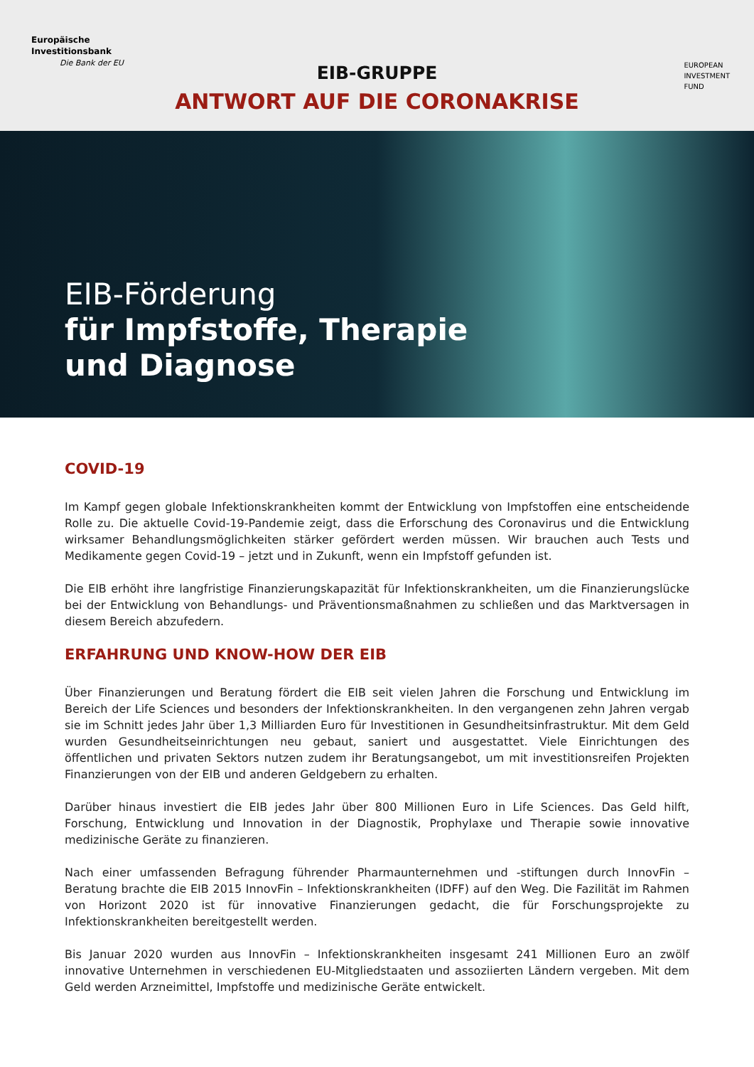Europäische
Investitionsbank
Die Bank der EU
EUROPEAN
INVESTMENT
FUND
EIB-GRUPPE
ANTWORT AUF DIE CORONAKRISE
EIB-Förderung
für Impfstoffe, Therapie
und Diagnose
COVID-19
Im Kampf gegen globale Infektionskrankheiten kommt der Entwicklung von Impfstoffen eine entscheidende Rolle zu. Die aktuelle Covid-19-Pandemie zeigt, dass die Erforschung des Coronavirus und die Entwicklung wirksamer Behandlungsmöglichkeiten stärker gefördert werden müssen. Wir brauchen auch Tests und Medikamente gegen Covid-19 – jetzt und in Zukunft, wenn ein Impfstoff gefunden ist.
Die EIB erhöht ihre langfristige Finanzierungskapazität für Infektionskrankheiten, um die Finanzierungslücke bei der Entwicklung von Behandlungs- und Präventionsmaßnahmen zu schließen und das Marktversagen in diesem Bereich abzufedern.
ERFAHRUNG UND KNOW-HOW DER EIB
Über Finanzierungen und Beratung fördert die EIB seit vielen Jahren die Forschung und Entwicklung im Bereich der Life Sciences und besonders der Infektionskrankheiten. In den vergangenen zehn Jahren vergab sie im Schnitt jedes Jahr über 1,3 Milliarden Euro für Investitionen in Gesundheitsinfrastruktur. Mit dem Geld wurden Gesundheitseinrichtungen neu gebaut, saniert und ausgestattet. Viele Einrichtungen des öffentlichen und privaten Sektors nutzen zudem ihr Beratungsangebot, um mit investitionsreifen Projekten Finanzierungen von der EIB und anderen Geldgebern zu erhalten.
Darüber hinaus investiert die EIB jedes Jahr über 800 Millionen Euro in Life Sciences. Das Geld hilft, Forschung, Entwicklung und Innovation in der Diagnostik, Prophylaxe und Therapie sowie innovative medizinische Geräte zu finanzieren.
Nach einer umfassenden Befragung führender Pharmaunternehmen und -stiftungen durch InnovFin – Beratung brachte die EIB 2015 InnovFin – Infektionskrankheiten (IDFF) auf den Weg. Die Fazilität im Rahmen von Horizont 2020 ist für innovative Finanzierungen gedacht, die für Forschungsprojekte zu Infektionskrankheiten bereitgestellt werden.
Bis Januar 2020 wurden aus InnovFin – Infektionskrankheiten insgesamt 241 Millionen Euro an zwölf innovative Unternehmen in verschiedenen EU-Mitgliedstaaten und assoziierten Ländern vergeben. Mit dem Geld werden Arzneimittel, Impfstoffe und medizinische Geräte entwickelt.